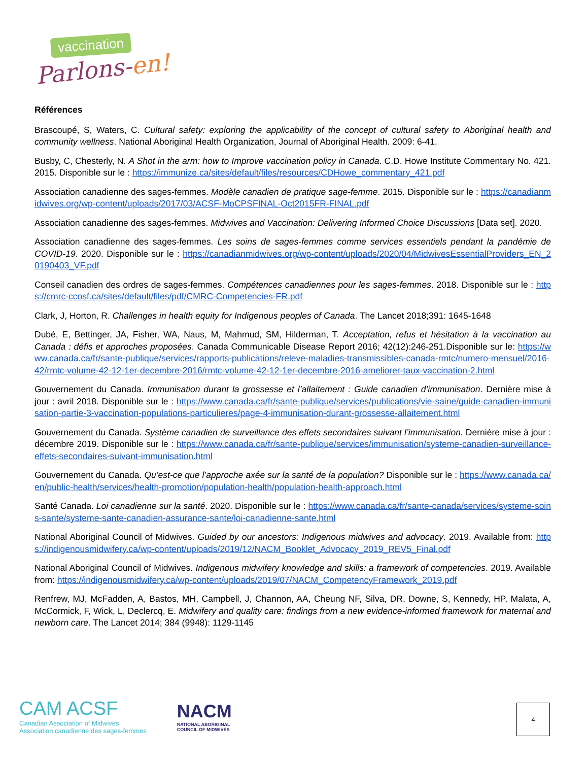vaccination
Parlons-en!
Références
Brascoupé, S, Waters, C. Cultural safety: exploring the applicability of the concept of cultural safety to Aboriginal health and community wellness. National Aboriginal Health Organization, Journal of Aboriginal Health. 2009: 6-41.
Busby, C, Chesterly, N. A Shot in the arm: how to Improve vaccination policy in Canada. C.D. Howe Institute Commentary No. 421. 2015. Disponible sur le : https://immunize.ca/sites/default/files/resources/CDHowe_commentary_421.pdf
Association canadienne des sages-femmes. Modèle canadien de pratique sage-femme. 2015. Disponible sur le : https://canadianmidwives.org/wp-content/uploads/2017/03/ACSF-MoCPSFINAL-Oct2015FR-FINAL.pdf
Association canadienne des sages-femmes. Midwives and Vaccination: Delivering Informed Choice Discussions [Data set]. 2020.
Association canadienne des sages-femmes. Les soins de sages-femmes comme services essentiels pendant la pandémie de COVID-19. 2020. Disponible sur le : https://canadianmidwives.org/wp-content/uploads/2020/04/MidwivesEssentialProviders_EN_20190403_VF.pdf
Conseil canadien des ordres de sages-femmes. Compétences canadiennes pour les sages-femmes. 2018. Disponible sur le : https://cmrc-ccosf.ca/sites/default/files/pdf/CMRC-Competencies-FR.pdf
Clark, J, Horton, R. Challenges in health equity for Indigenous peoples of Canada. The Lancet 2018;391: 1645-1648
Dubé, E, Bettinger, JA, Fisher, WA, Naus, M, Mahmud, SM, Hilderman, T. Acceptation, refus et hésitation à la vaccination au Canada : défis et approches proposées. Canada Communicable Disease Report 2016; 42(12):246-251.Disponible sur le: https://www.canada.ca/fr/sante-publique/services/rapports-publications/releve-maladies-transmissibles-canada-rmtc/numero-mensuel/2016-42/rmtc-volume-42-12-1er-decembre-2016/rmtc-volume-42-12-1er-decembre-2016-ameliorer-taux-vaccination-2.html
Gouvernement du Canada. Immunisation durant la grossesse et l’allaitement : Guide canadien d’immunisation. Dernière mise à jour : avril 2018. Disponible sur le : https://www.canada.ca/fr/sante-publique/services/publications/vie-saine/guide-canadien-immunisation-partie-3-vaccination-populations-particulieres/page-4-immunisation-durant-grossesse-allaitement.html
Gouvernement du Canada. Système canadien de surveillance des effets secondaires suivant l’immunisation. Dernière mise à jour : décembre 2019. Disponible sur le : https://www.canada.ca/fr/sante-publique/services/immunisation/systeme-canadien-surveillance-effets-secondaires-suivant-immunisation.html
Gouvernement du Canada. Qu’est-ce que l’approche axée sur la santé de la population? Disponible sur le : https://www.canada.ca/en/public-health/services/health-promotion/population-health/population-health-approach.html
Santé Canada. Loi canadienne sur la santé. 2020. Disponible sur le : https://www.canada.ca/fr/sante-canada/services/systeme-soins-sante/systeme-sante-canadien-assurance-sante/loi-canadienne-sante.html
National Aboriginal Council of Midwives. Guided by our ancestors: Indigenous midwives and advocacy. 2019. Available from: https://indigenousmidwifery.ca/wp-content/uploads/2019/12/NACM_Booklet_Advocacy_2019_REV5_Final.pdf
National Aboriginal Council of Midwives. Indigenous midwifery knowledge and skills: a framework of competencies. 2019. Available from: https://indigenousmidwifery.ca/wp-content/uploads/2019/07/NACM_CompetencyFramework_2019.pdf
Renfrew, MJ, McFadden, A, Bastos, MH, Campbell, J, Channon, AA, Cheung NF, Silva, DR, Downe, S, Kennedy, HP, Malata, A, McCormick, F, Wick, L, Declercq, E. Midwifery and quality care: findings from a new evidence-informed framework for maternal and newborn care. The Lancet 2014; 384 (9948): 1129-1145
CAM ACSF
Canadian Association of Midwives
Association canadienne des sages-femmes
NACM
NATIONAL ABORIGINAL
COUNCIL OF MIDWIVES
4